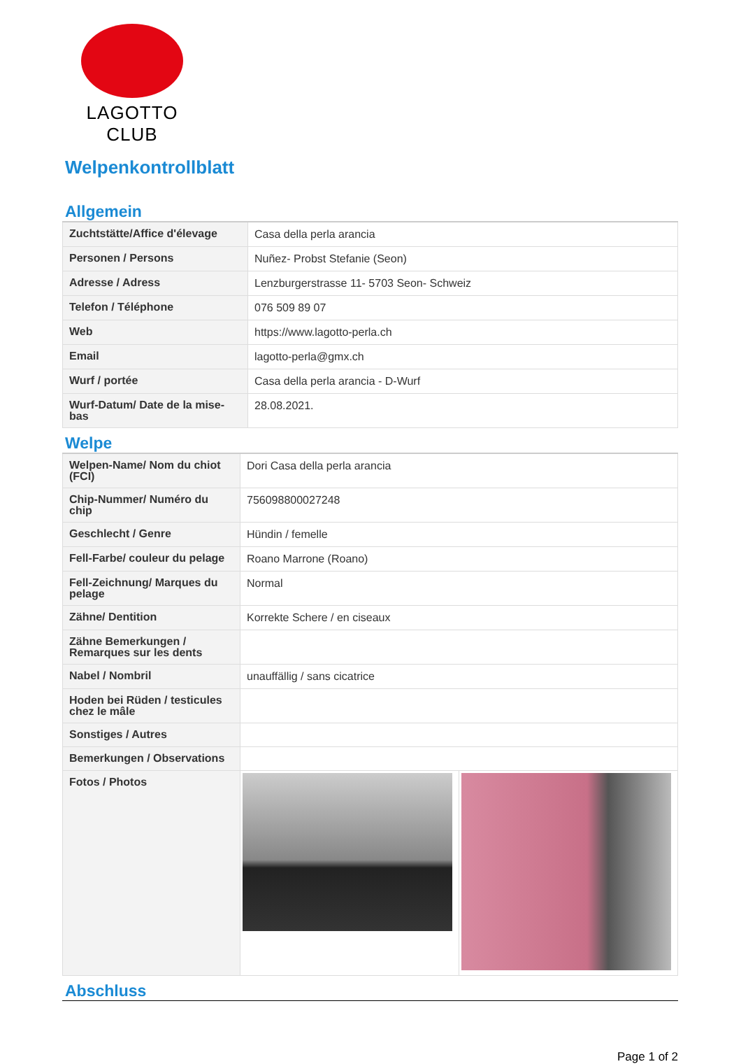LAGOTTO CLUB
Welpenkontrollblatt
Allgemein
| Zuchtstätte/Affice d'élevage | Casa della perla arancia |
| Personen / Persons | Nuñez- Probst Stefanie (Seon) |
| Adresse / Adress | Lenzburgerstrasse 11- 5703 Seon- Schweiz |
| Telefon / Téléphone | 076 509 89 07 |
| Web | https://www.lagotto-perla.ch |
| Email | lagotto-perla@gmx.ch |
| Wurf / portée | Casa della perla arancia - D-Wurf |
| Wurf-Datum/ Date de la mise-bas | 28.08.2021. |
Welpe
| Welpen-Name/ Nom du chiot (FCI) | Dori Casa della perla arancia | |
| Chip-Nummer/ Numéro du chip | 756098800027248 | |
| Geschlecht / Genre | Hündin / femelle | |
| Fell-Farbe/ couleur du pelage | Roano Marrone (Roano) | |
| Fell-Zeichnung/ Marques du pelage | Normal | |
| Zähne/ Dentition | Korrekte Schere / en ciseaux | |
| Zähne Bemerkungen / Remarques sur les dents | | |
| Nabel / Nombril | unauffällig / sans cicatrice | |
| Hoden bei Rüden / testicules chez le mâle | | |
| Sonstiges / Autres | | |
| Bemerkungen / Observations | | |
| Fotos / Photos | | |
Abschluss
Page 1 of 2